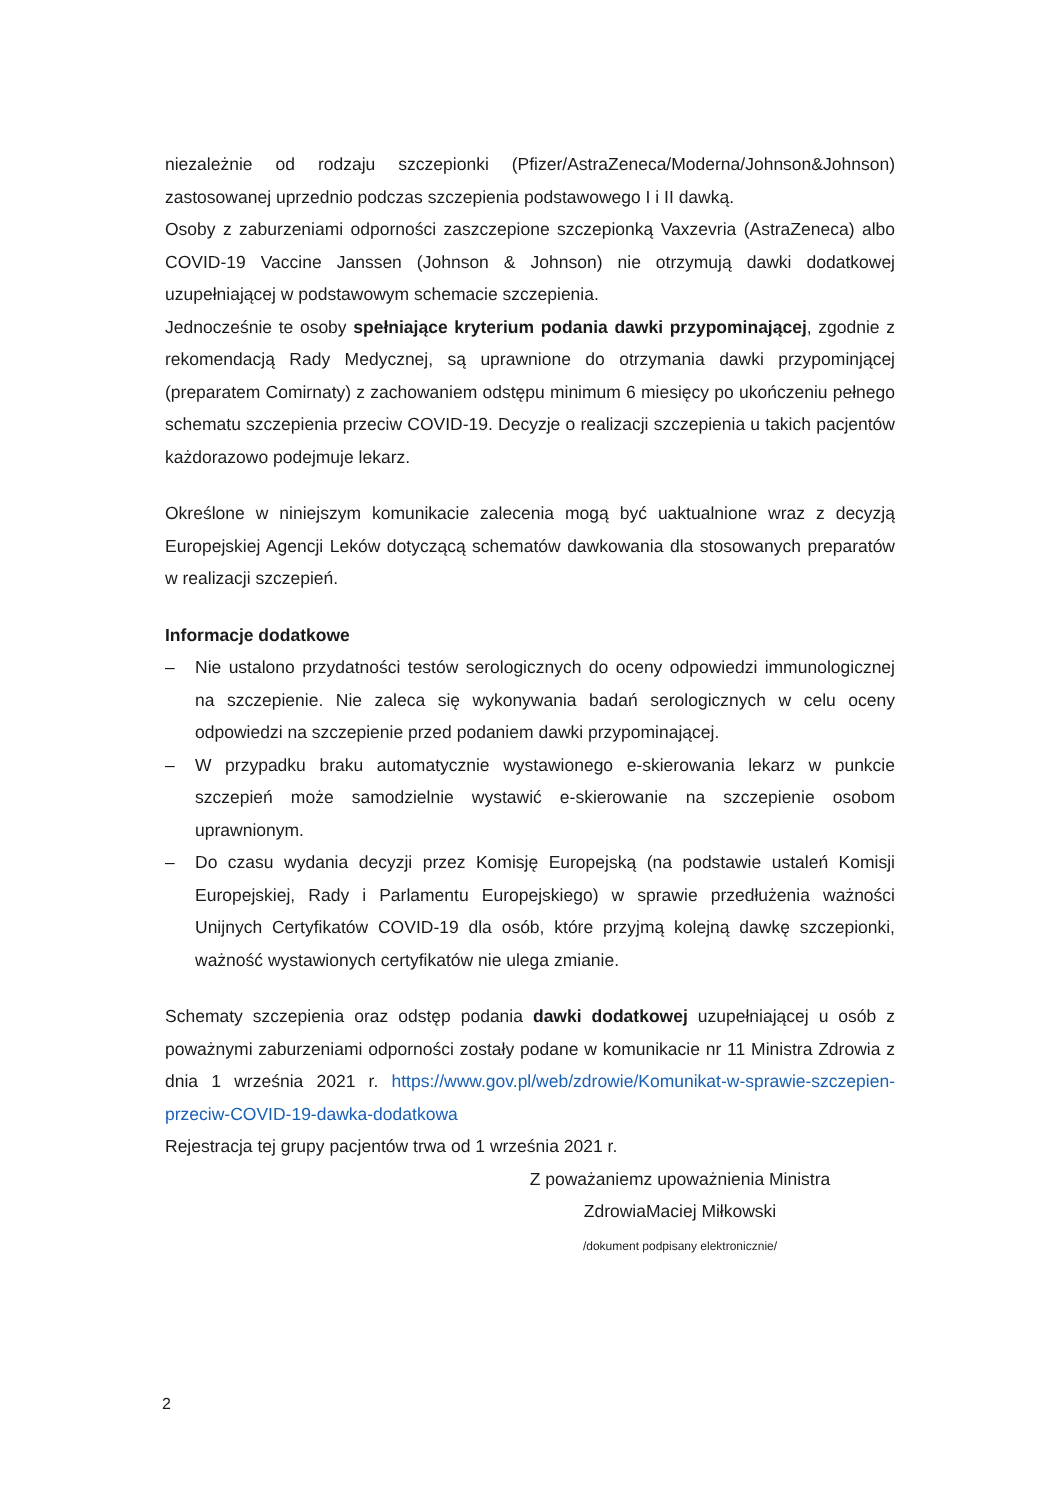niezależnie od rodzaju szczepionki (Pfizer/AstraZeneca/Moderna/Johnson&Johnson) zastosowanej uprzednio podczas szczepienia podstawowego I i II dawką.
Osoby z zaburzeniami odporności zaszczepione szczepionką Vaxzevria (AstraZeneca) albo COVID-19 Vaccine Janssen (Johnson & Johnson) nie otrzymują dawki dodatkowej uzupełniającej w podstawowym schemacie szczepienia.
Jednocześnie te osoby spełniające kryterium podania dawki przypominającej, zgodnie z rekomendacją Rady Medycznej, są uprawnione do otrzymania dawki przypominjącej (preparatem Comirnaty) z zachowaniem odstępu minimum 6 miesięcy po ukończeniu pełnego schematu szczepienia przeciw COVID-19. Decyzje o realizacji szczepienia u takich pacjentów każdorazowo podejmuje lekarz.
Określone w niniejszym komunikacie zalecenia mogą być uaktualnione wraz z decyzją Europejskiej Agencji Leków dotyczącą schematów dawkowania dla stosowanych preparatów w realizacji szczepień.
Informacje dodatkowe
– Nie ustalono przydatności testów serologicznych do oceny odpowiedzi immunologicznej na szczepienie. Nie zaleca się wykonywania badań serologicznych w celu oceny odpowiedzi na szczepienie przed podaniem dawki przypominającej.
– W przypadku braku automatycznie wystawionego e-skierowania lekarz w punkcie szczepień może samodzielnie wystawić e-skierowanie na szczepienie osobom uprawnionym.
– Do czasu wydania decyzji przez Komisję Europejską (na podstawie ustaleń Komisji Europejskiej, Rady i Parlamentu Europejskiego) w sprawie przedłużenia ważności Unijnych Certyfikatów COVID-19 dla osób, które przyjmą kolejną dawkę szczepionki, ważność wystawionych certyfikatów nie ulega zmianie.
Schematy szczepienia oraz odstęp podania dawki dodatkowej uzupełniającej u osób z poważnymi zaburzeniami odporności zostały podane w komunikacie nr 11 Ministra Zdrowia z dnia 1 września 2021 r. https://www.gov.pl/web/zdrowie/Komunikat-w-sprawie-szczepien-przeciw-COVID-19-dawka-dodatkowa
Rejestracja tej grupy pacjentów trwa od 1 września 2021 r.
Z poważaniemz upoważnienia Ministra
ZdrowiaMaciej Miłkowski
/dokument podpisany elektronicznie/
2